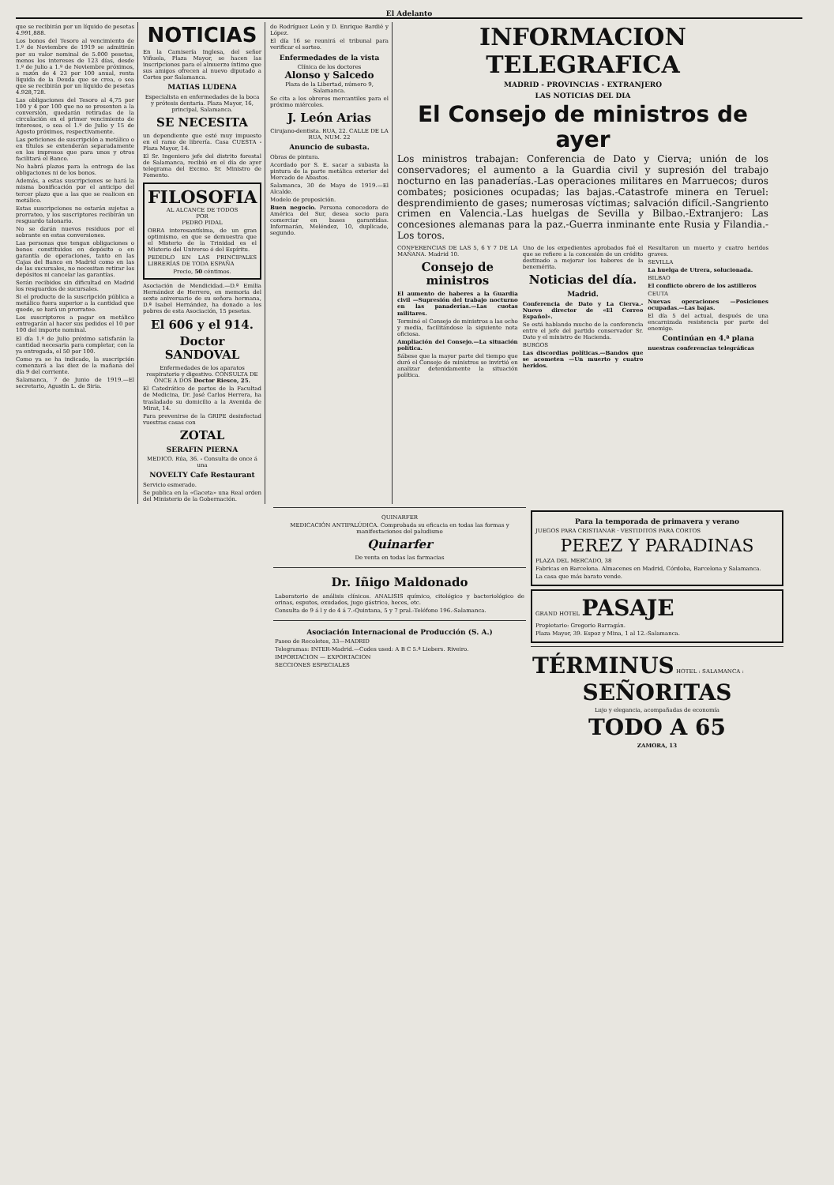El Adelanto
que se recibirán por un líquido de pesetas 4.991,888.
Los bonos del Tesoro al vencimiento de 1.º de Noviembre de 1919 se admitirán por su valor nominal de 5.000 pesetas, menos los intereses de 123 días, desde 1.º de Julio a 1.º de Noviembre próximos, a razón de 4 23 por 100 anual, renta líquida de la Deuda que se crea, o sea que se recibirán por un líquido de pesetas 4.928,728.
Las obligaciones del Tesoro al 4,75 por 100 y 4 por 100 que no se presenten a la conversión, quedarán retiradas de la circulación en el primer vencimiento de intereses, o sea el 1.º de Julio y 15 de Agosto próximos, respectivamente.
Las peticiones de suscripción a metálico o en títulos se extenderán separadamente en los impresos que para unos y otros facilitará el Banco.
No habrá plazos para la entrega de las obligaciones ni de los bonos.
Además, a estas suscripciones se hará la misma bonificación por el anticipo del tercer plazo que a las que se realicen en metálico.
Estas suscripciones no estarán sujetas a prorrateo, y los suscriptores recibirán un resguardo talonario.
No se darán nuevos residuos por el sobrante en estas conversiones.
Las personas que tengan obligaciones o bonos constituidos en depósito o en garantía de operaciones, tanto en las Cajas del Banco en Madrid como en las de las sucursales, no necesitan retirar los depósitos ni cancelar las garantías.
Serán recibidos sin dificultad en Madrid los resguardos de sucursales.
Si el producto de la suscripción pública a metálico fuera superior a la cantidad que quede, se hará un prorrateo.
Los suscriptores a pagar en metálico entregarán al hacer sus pedidos el 10 por 100 del importe nominal.
El día 1.º de Julio próximo satisfarán la cantidad necesaria para completar, con la ya entregada, el 50 por 100.
Como ya se ha indicado, la suscripción comenzará a las diez de la mañana del día 9 del corriente.
Salamanca, 7 de Junio de 1919.—El secretario, Agustín L. de Siria.
NOTICIAS
En la Camisería Inglesa, del señor Viñuela, Plaza Mayor, se hacen las inscripciones para el almuerzo íntimo que sus amigos ofrecen al nuevo diputado a Cortes por Salamanca.
MATIAS LUDENA
Especialista en enfermedades de la boca y prótesis dentaria. Plaza Mayor, 16, principal, Salamanca.
SE NECESITA
un dependiente que esté muy impuesto en el ramo de librería. Casa CUESTA - Plaza Mayor, 14.
El Sr. Ingeniero jefe del distrito forestal de Salamanca, recibió en el día de ayer telegrama del Excmo. Sr. Ministro de Fomento.
FILOSOFIA
AL ALCANCE DE TODOS
POR
PEDRO PIDAL
OBRA interesantísima, de un gran optimismo, en que se demuestra que el Misterio de la Trinidad es el Misterio del Universo ó del Espíritu.
PEDIDLO EN LAS PRINCIPALES LIBRERÍAS DE TODA ESPAÑA
Precio, 50 céntimos.
Asociación de Mendicidad.—D.ª Emilia Hernández de Herrero, en memoria del sexto aniversario de su señora hermana, D.ª Isabel Hernández, ha donado a los pobres de esta Asociación, 15 pesetas.
El 606 y el 914.
Doctor SANDOVAL
Enfermedades de los aparatos respiratorio y digestivo. CONSULTA DE ONCE A DOS Doctor Riesco, 25.
El Catedrático de partos de la Facultad de Medicina, Dr. José Carlos Herrera, ha trasladado su domicilio a la Avenida de Mirat, 14.
Para prevenirse de la GRIPE desinfectad vuestras casas con
ZOTAL
SERAFIN PIERNA
MEDICO. Rúa, 36. - Consulta de once á una
NOVELTY Cafe Restaurant
Servicio esmerado.
Se publica en la «Gaceta» una Real orden del Ministerio de la Gobernación.
do Rodríguez León y D. Enrique Bardié y López.
El día 16 se reunirá el tribunal para verificar el sorteo.
Enfermedades de la vista
Clínica de los doctores
Alonso y Salcedo
Plaza de la Libertad, número 9, Salamanca.
Se cita a los obreros mercantiles para el próximo miércoles.
J. León Arias
Cirujano-dentista. RUA, 22. CALLE DE LA RUA, NUM. 22
Anuncio de subasta.
Obras de pintura.
Acordado por S. E. sacar a subasta la pintura de la parte metálica exterior del Mercado de Abastos.
Salamanca, 30 de Mayo de 1919.—El Alcalde.
Modelo de proposición.
Buen negocio. Persona conocedora de América del Sur, desea socio para comerciar en bases garantidas. Informarán, Meléndez, 10, duplicado, segundo.
INFORMACION TELEGRAFICA
MADRID - PROVINCIAS - EXTRANJERO
LAS NOTICIAS DEL DIA
El Consejo de ministros de ayer
Los ministros trabajan: Conferencia de Dato y Cierva; unión de los conservadores; el aumento a la Guardia civil y supresión del trabajo nocturno en las panaderías.-Las operaciones militares en Marruecos; duros combates; posiciones ocupadas; las bajas.-Catastrofe minera en Teruel: desprendimiento de gases; numerosas víctimas; salvación difícil.-Sangriento crimen en Valencia.-Las huelgas de Sevilla y Bilbao.-Extranjero: Las concesiones alemanas para la paz.-Guerra inminante ente Rusia y Filandia.-Los toros.
CONFERENCIAS DE LAS 5, 6 Y 7 DE LA MAÑANA. Madrid 10.
Consejo de ministros
El aumento de haberes a la Guardia civil —Supresión del trabajo nocturno en las panaderías.—Las cuotas militares.
Terminó el Consejo de ministros a las ocho y media, facilitándose la siguiente nota oficiosa.
Ampliación del Consejo.—La situación política.
Sábese que la mayor parte del tiempo que duró el Consejo de ministros se invirtió en analizar detenidamente la situación política.
Uno de los expedientes aprobados fué el que se refiere a la concesión de un crédito destinado a mejorar los haberes de la benemérita.
Noticias del día.
Madrid.
Conferencia de Dato y La Cierva.-Nuevo director de «El Correo Español».
Se está hablando mucho de la conferencia entre el jefe del partido conservador Sr. Dato y el ministro de Hacienda.
BURGOS
Las discordias políticas.—Bandos que se acometen —Un muerto y cuatro heridos.
Resultaron un muerto y cuatro heridos graves.
SEVILLA
La huelga de Utrera, solucionada.
BILBAO
El conflicto obrero de los astilleros
CEUTA
Nuevas operaciones —Posiciones ocupadas.—Las bajas.
El día 5 del actual, después de una encarnizada resistencia por parte del enemigo.
Continúan en 4.ª plana
nuestras conferencias telegráficas
QUINARFER
MEDICACIÓN ANTIPALÚDICA. Comprobada su eficacia en todas las formas y manifestaciones del paludismo
Quinarfer
De venta en todas las farmacias
Dr. Iñigo Maldonado
Laboratorio de análisis clínicos. ANALISIS químico, citológico y bacteriológico de orinas, esputos, exudados, jugo gástrico, heces, etc.
Consulta de 9 á l y de 4 á 7.-Quintana, 5 y 7 pral.-Teléfono 196.-Salamanca.
Asociación Internacional de Producción (S. A.)
Paseo de Recoletos, 33—MADRID
Telegramas: INTER-Madrid.—Codes used: A B C 5.ª Liebers. Riveiro.
IMPORTACION — EXPORTACION
SECCIONES ESPECIALES
Para la temporada de primavera y verano
JUEGOS PARA CRISTIANAR · VESTIDITOS PARA CORTOS
PEREZ Y PARADINAS
PLAZA DEL MERCADO, 38
Fabricas en Barcelona. Almacenes en Madrid, Córdoba, Barcelona y Salamanca.
La casa que más barato vende.
GRAND HOTEL PASAJE
Propietario: Gregorio Barragán.
Plaza Mayor, 39. Espoz y Mina, 1 al 12.-Salamanca.
TÉRMINUS HOTEL : SALAMANCA :
SEÑORITAS
Lujo y elegancia, acompañadas de economía
TODO A 65
ZAMORA, 13